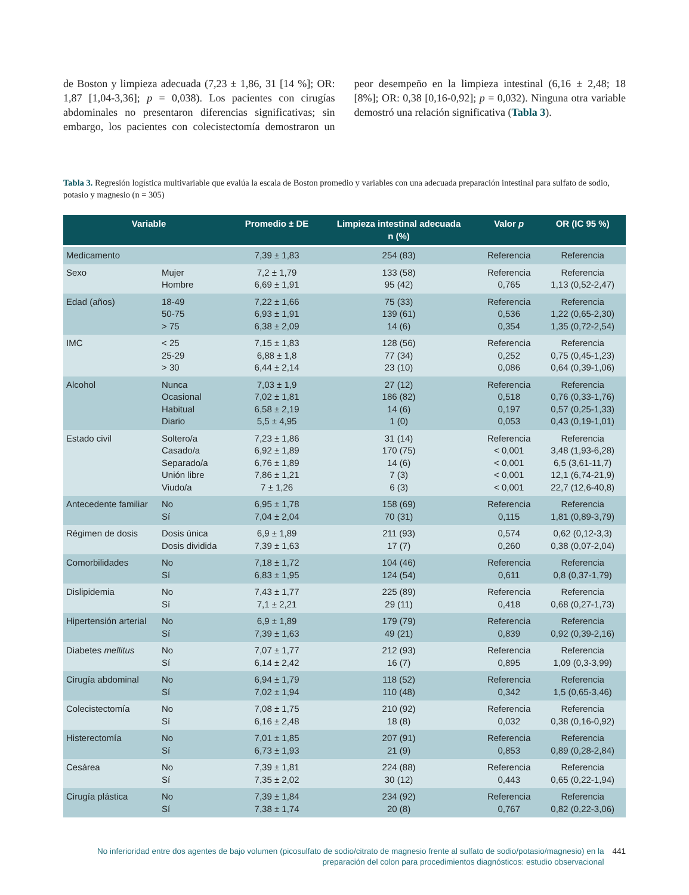de Boston y limpieza adecuada (7,23 ± 1,86, 31 [14 %]; OR: 1,87 [1,04-3,36]; p = 0,038). Los pacientes con cirugías abdominales no presentaron diferencias significativas; sin embargo, los pacientes con colecistectomía demostraron un peor desempeño en la limpieza intestinal (6,16 ± 2,48; 18 [8%]; OR: 0,38 [0,16-0,92]; p = 0,032). Ninguna otra variable demostró una relación significativa (Tabla 3).
Tabla 3. Regresión logística multivariable que evalúa la escala de Boston promedio y variables con una adecuada preparación intestinal para sulfato de sodio, potasio y magnesio (n = 305)
| Variable | | Promedio ± DE | Limpieza intestinal adecuada n (%) | Valor p | OR (IC 95 %) |
| --- | --- | --- | --- | --- | --- |
| Medicamento | | 7,39 ± 1,83 | 254 (83) | Referencia | Referencia |
| Sexo | Mujer Hombre | 7,2 ± 1,79 6,69 ± 1,91 | 133 (58) 95 (42) | Referencia 0,765 | Referencia 1,13 (0,52-2,47) |
| Edad (años) | 18-49 50-75 > 75 | 7,22 ± 1,66 6,93 ± 1,91 6,38 ± 2,09 | 75 (33) 139 (61) 14 (6) | Referencia 0,536 0,354 | Referencia 1,22 (0,65-2,30) 1,35 (0,72-2,54) |
| IMC | < 25 25-29 > 30 | 7,15 ± 1,83 6,88 ± 1,8 6,44 ± 2,14 | 128 (56) 77 (34) 23 (10) | Referencia 0,252 0,086 | Referencia 0,75 (0,45-1,23) 0,64 (0,39-1,06) |
| Alcohol | Nunca Ocasional Habitual Diario | 7,03 ± 1,9 7,02 ± 1,81 6,58 ± 2,19 5,5 ± 4,95 | 27 (12) 186 (82) 14 (6) 1 (0) | Referencia 0,518 0,197 0,053 | Referencia 0,76 (0,33-1,76) 0,57 (0,25-1,33) 0,43 (0,19-1,01) |
| Estado civil | Soltero/a Casado/a Separado/a Unión libre Viudo/a | 7,23 ± 1,86 6,92 ± 1,89 6,76 ± 1,89 7,86 ± 1,21 7 ± 1,26 | 31 (14) 170 (75) 14 (6) 7 (3) 6 (3) | Referencia < 0,001 < 0,001 < 0,001 < 0,001 | Referencia 3,48 (1,93-6,28) 6,5 (3,61-11,7) 12,1 (6,74-21,9) 22,7 (12,6-40,8) |
| Antecedente familiar | No Sí | 6,95 ± 1,78 7,04 ± 2,04 | 158 (69) 70 (31) | Referencia 0,115 | Referencia 1,81 (0,89-3,79) |
| Régimen de dosis | Dosis única Dosis dividida | 6,9 ± 1,89 7,39 ± 1,63 | 211 (93) 17 (7) | 0,574 0,260 | 0,62 (0,12-3,3) 0,38 (0,07-2,04) |
| Comorbilidades | No Sí | 7,18 ± 1,72 6,83 ± 1,95 | 104 (46) 124 (54) | Referencia 0,611 | Referencia 0,8 (0,37-1,79) |
| Dislipidemia | No Sí | 7,43 ± 1,77 7,1 ± 2,21 | 225 (89) 29 (11) | Referencia 0,418 | Referencia 0,68 (0,27-1,73) |
| Hipertensión arterial | No Sí | 6,9 ± 1,89 7,39 ± 1,63 | 179 (79) 49 (21) | Referencia 0,839 | Referencia 0,92 (0,39-2,16) |
| Diabetes mellitus | No Sí | 7,07 ± 1,77 6,14 ± 2,42 | 212 (93) 16 (7) | Referencia 0,895 | Referencia 1,09 (0,3-3,99) |
| Cirugía abdominal | No Sí | 6,94 ± 1,79 7,02 ± 1,94 | 118 (52) 110 (48) | Referencia 0,342 | Referencia 1,5 (0,65-3,46) |
| Colecistectomía | No Sí | 7,08 ± 1,75 6,16 ± 2,48 | 210 (92) 18 (8) | Referencia 0,032 | Referencia 0,38 (0,16-0,92) |
| Histerectomía | No Sí | 7,01 ± 1,85 6,73 ± 1,93 | 207 (91) 21 (9) | Referencia 0,853 | Referencia 0,89 (0,28-2,84) |
| Cesárea | No Sí | 7,39 ± 1,81 7,35 ± 2,02 | 224 (88) 30 (12) | Referencia 0,443 | Referencia 0,65 (0,22-1,94) |
| Cirugía plástica | No Sí | 7,39 ± 1,84 7,38 ± 1,74 | 234 (92) 20 (8) | Referencia 0,767 | Referencia 0,82 (0,22-3,06) |
No inferioridad entre dos agentes de bajo volumen (picosulfato de sodio/citrato de magnesio frente al sulfato de sodio/potasio/magnesio) en la preparación del colon para procedimientos diagnósticos: estudio observacional
441